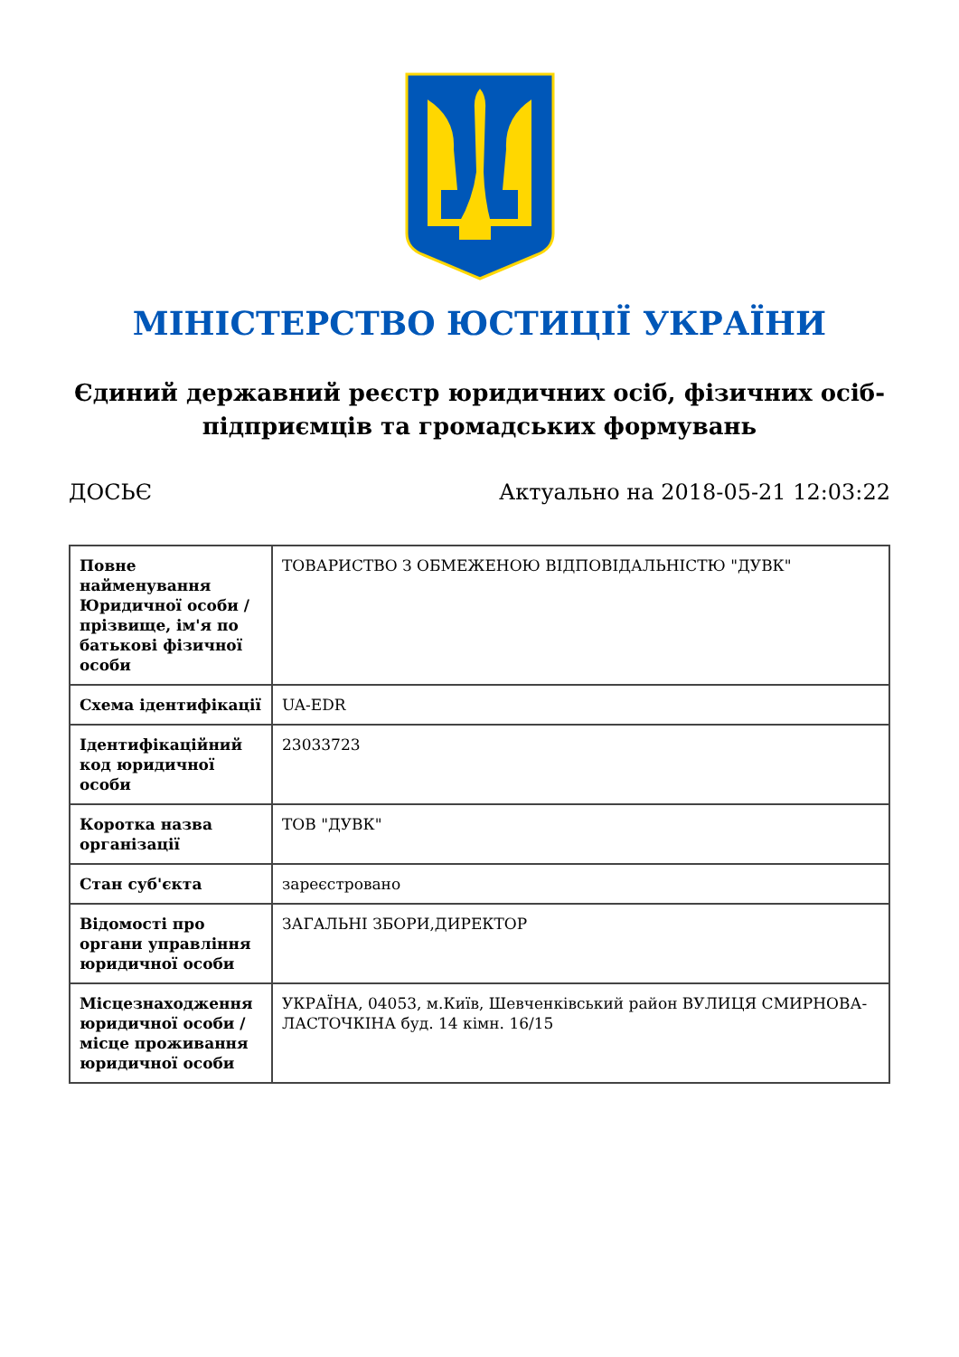МІНІСТЕРСТВО ЮСТИЦІЇ УКРАЇНИ
Єдиний державний реєстр юридичних осіб, фізичних осіб-підприємців та громадських формувань
ДОСЬЄ Актуально на 2018-05-21 12:03:22
| Повне найменування Юридичної особи / прізвище, ім'я по батькові фізичної особи | ТОВАРИСТВО З ОБМЕЖЕНОЮ ВІДПОВІДАЛЬНІСТЮ "ДУВК" |
| Схема ідентифікації | UA-EDR |
| Ідентифікаційний код юридичної особи | 23033723 |
| Коротка назва організації | ТОВ "ДУВК" |
| Стан суб'єкта | зареєстровано |
| Відомості про органи управління юридичної особи | ЗАГАЛЬНІ ЗБОРИ,ДИРЕКТОР |
| Місцезнаходження юридичної особи / місце проживання юридичної особи | УКРАЇНА, 04053, м.Київ, Шевченківський район ВУЛИЦЯ СМИРНОВА-ЛАСТОЧКІНА буд. 14 кімн. 16/15 |